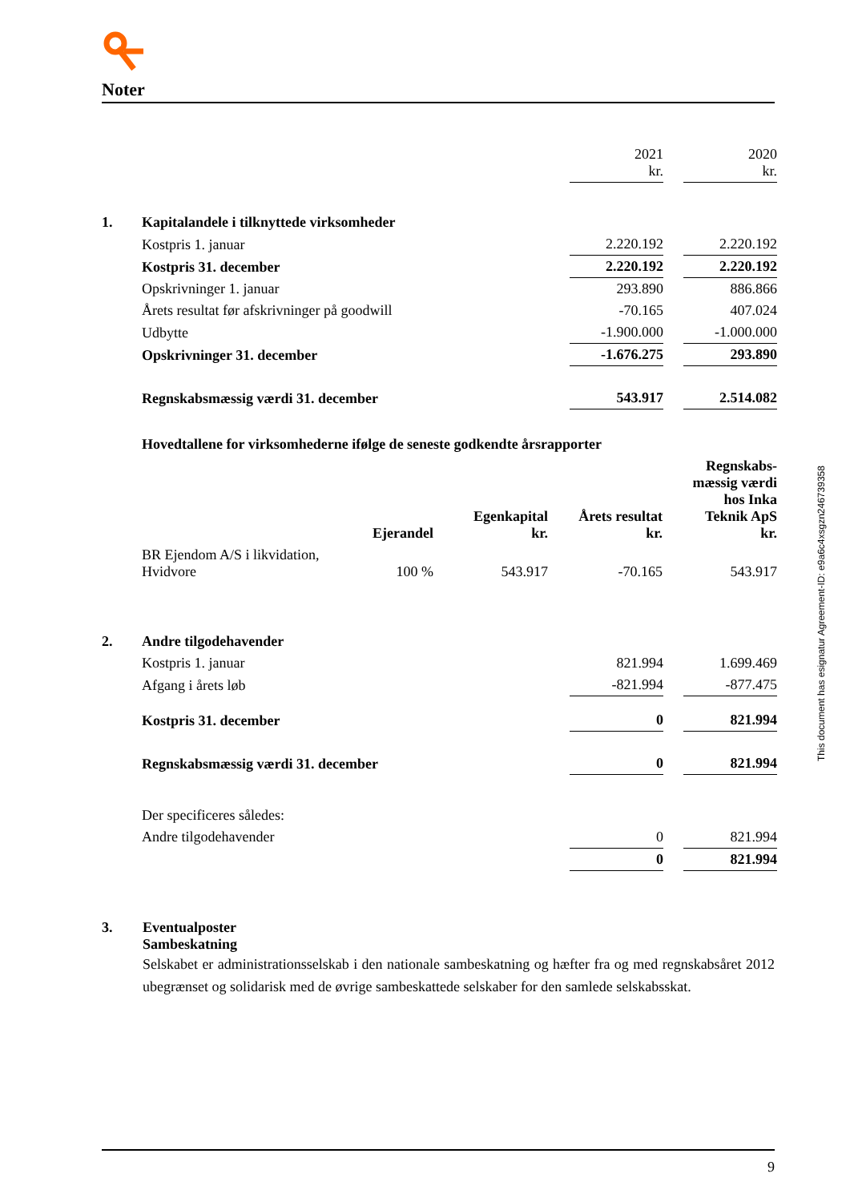Noter
| | | 2021 kr. | | 2020 kr. |
| 1. | Kapitalandele i tilknyttede virksomheder | | | |
| | Kostpris 1. januar | 2.220.192 | | 2.220.192 |
| | Kostpris 31. december | 2.220.192 | | 2.220.192 |
| | Opskrivninger 1. januar | 293.890 | | 886.866 |
| | Årets resultat før afskrivninger på goodwill | -70.165 | | 407.024 |
| | Udbytte | -1.900.000 | | -1.000.000 |
| | Opskrivninger 31. december | -1.676.275 | | 293.890 |
| | Regnskabsmæssig værdi 31. december | 543.917 | | 2.514.082 |
| | Hovedtallene for virksomhederne ifølge de seneste godkendte årsrapporter | | | | |
| | | Ejerandel | Egenkapital kr. | Årets resultat kr. | Regnskabs- mæssig værdi hos Inka Teknik ApS kr. |
| | BR Ejendom A/S i likvidation, Hvidvore | 100 % | 543.917 | -70.165 | 543.917 |
| 2. | Andre tilgodehavender | | | |
| | Kostpris 1. januar | 821.994 | | 1.699.469 |
| | Afgang i årets løb | -821.994 | | -877.475 |
| | Kostpris 31. december | 0 | | 821.994 |
| | Regnskabsmæssig værdi 31. december | 0 | | 821.994 |
| | Der specificeres således: | | | |
| | Andre tilgodehavender | 0 | | 821.994 |
| | | 0 | | 821.994 |
3. Eventualposter
Sambeskatning
Selskabet er administrationsselskab i den nationale sambeskatning og hæfter fra og med regnskabsåret 2012 ubegrænset og solidarisk med de øvrige sambeskattede selskaber for den samlede selskabsskat.
This document has esignatur Agreement-ID: e9a6c4xsgzn246739358
9